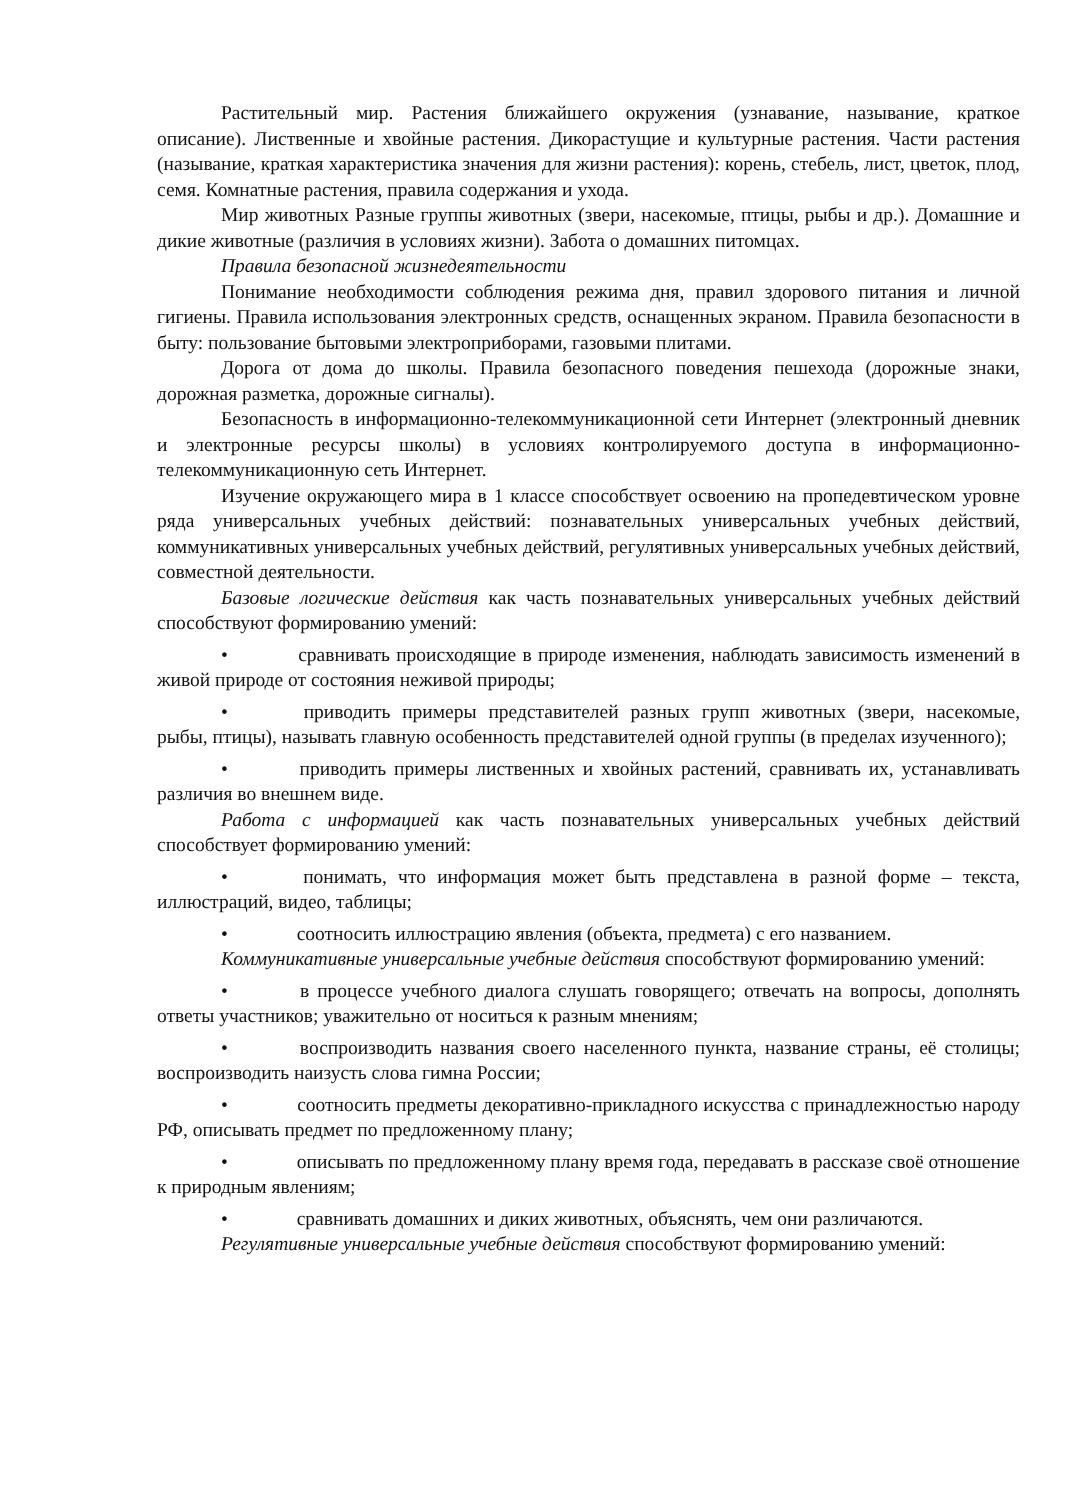Растительный мир. Растения ближайшего окружения (узнавание, называние, краткое описание). Лиственные и хвойные растения. Дикорастущие и культурные растения. Части растения (называние, краткая характеристика значения для жизни растения): корень, стебель, лист, цветок, плод, семя. Комнатные растения, правила содержания и ухода.
Мир животных Разные группы животных (звери, насекомые, птицы, рыбы и др.). Домашние и дикие животные (различия в условиях жизни). Забота о домашних питомцах.
Правила безопасной жизнедеятельности
Понимание необходимости соблюдения режима дня, правил здорового питания и личной гигиены. Правила использования электронных средств, оснащенных экраном. Правила безопасности в быту: пользование бытовыми электроприборами, газовыми плитами.
Дорога от дома до школы. Правила безопасного поведения пешехода (дорожные знаки, дорожная разметка, дорожные сигналы).
Безопасность в информационно-телекоммуникационной сети Интернет (электронный дневник и электронные ресурсы школы) в условиях контролируемого доступа в информационно-телекоммуникационную сеть Интернет.
Изучение окружающего мира в 1 классе способствует освоению на пропедевтическом уровне ряда универсальных учебных действий: познавательных универсальных учебных действий, коммуникативных универсальных учебных действий, регулятивных универсальных учебных действий, совместной деятельности.
Базовые логические действия как часть познавательных универсальных учебных действий способствуют формированию умений:
• сравнивать происходящие в природе изменения, наблюдать зависимость изменений в живой природе от состояния неживой природы;
• приводить примеры представителей разных групп животных (звери, насекомые, рыбы, птицы), называть главную особенность представителей одной группы (в пределах изученного);
• приводить примеры лиственных и хвойных растений, сравнивать их, устанавливать различия во внешнем виде.
Работа с информацией как часть познавательных универсальных учебных действий способствует формированию умений:
• понимать, что информация может быть представлена в разной форме – текста, иллюстраций, видео, таблицы;
• соотносить иллюстрацию явления (объекта, предмета) с его названием.
Коммуникативные универсальные учебные действия способствуют формированию умений:
• в процессе учебного диалога слушать говорящего; отвечать на вопросы, дополнять ответы участников; уважительно от носиться к разным мнениям;
• воспроизводить названия своего населенного пункта, название страны, её столицы; воспроизводить наизусть слова гимна России;
• соотносить предметы декоративно-прикладного искусства с принадлежностью народу РФ, описывать предмет по предложенному плану;
• описывать по предложенному плану время года, передавать в рассказе своё отношение к природным явлениям;
• сравнивать домашних и диких животных, объяснять, чем они различаются.
Регулятивные универсальные учебные действия способствуют формированию умений: